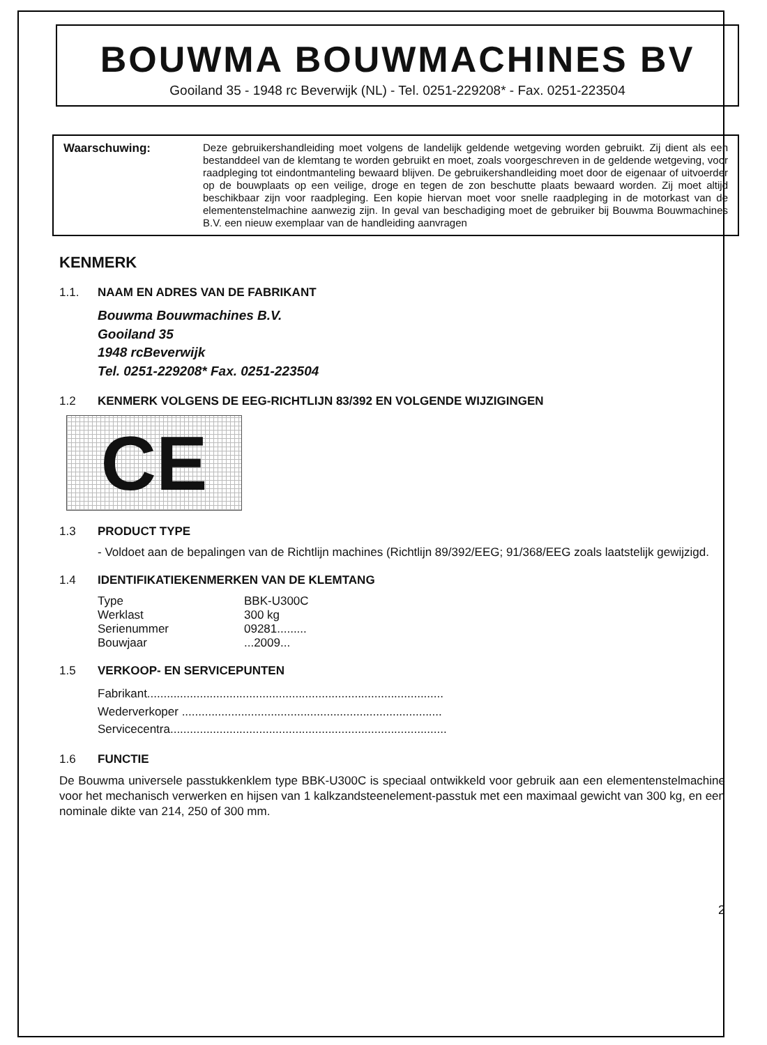BOUWMA BOUWMACHINES BV
Gooiland 35 - 1948 rc Beverwijk (NL) - Tel. 0251-229208* - Fax. 0251-223504
Waarschuwing:
Deze gebruikershandleiding moet volgens de landelijk geldende wetgeving worden gebruikt. Zij dient als een bestanddeel van de klemtang te worden gebruikt en moet, zoals voorgeschreven in de geldende wetgeving, voor raadpleging tot eindontmanteling bewaard blijven. De gebruikershandleiding moet door de eigenaar of uitvoerder op de bouwplaats op een veilige, droge en tegen de zon beschutte plaats bewaard worden. Zij moet altijd beschikbaar zijn voor raadpleging. Een kopie hiervan moet voor snelle raadpleging in de motorkast van de elementenstelmachine aanwezig zijn. In geval van beschadiging moet de gebruiker bij Bouwma Bouwmachines B.V. een nieuw exemplaar van de handleiding aanvragen
KENMERK
1.1. NAAM EN ADRES VAN DE FABRIKANT
Bouwma Bouwmachines B.V.
Gooiland 35
1948 rcBeverwijk
Tel. 0251-229208* Fax. 0251-223504
1.2 KENMERK VOLGENS DE EEG-RICHTLIJN 83/392 EN VOLGENDE WIJZIGINGEN
CE
1.3 PRODUCT TYPE
- Voldoet aan de bepalingen van de Richtlijn machines (Richtlijn 89/392/EEG; 91/368/EEG zoals laatstelijk gewijzigd.
1.4 IDENTIFIKATIEKENMERKEN VAN DE KLEMTANG
Type
BBK-U300C
Werklast
300 kg
Serienummer
09281.........
Bouwjaar
...2009...
1.5 VERKOOP- EN SERVICEPUNTEN
Fabrikant..........................................................................................
Wederverkoper ...............................................................................
Servicecentra....................................................................................
1.6 FUNCTIE
De Bouwma universele passtukkenklem type BBK-U300C is speciaal ontwikkeld voor gebruik aan een elementenstelmachine voor het mechanisch verwerken en hijsen van 1 kalkzandsteenelement-passtuk met een maximaal gewicht van 300 kg, en een nominale dikte van 214, 250 of 300 mm.
2